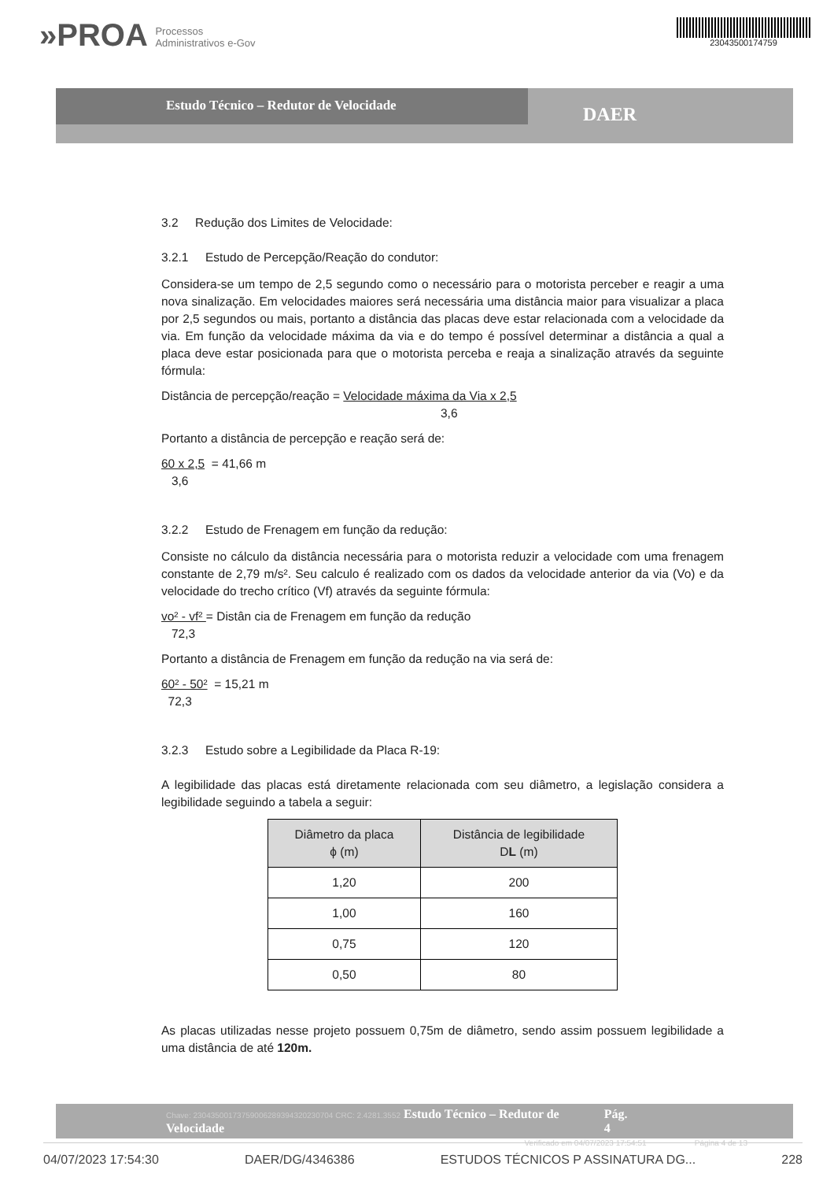»PROA Processos
Administrativos e-Gov
23043500174759
Estudo Técnico – Redutor de Velocidade
DAER
3.2 Redução dos Limites de Velocidade:
3.2.1 Estudo de Percepção/Reação do condutor:
Considera-se um tempo de 2,5 segundo como o necessário para o motorista perceber e reagir a uma nova sinalização. Em velocidades maiores será necessária uma distância maior para visualizar a placa por 2,5 segundos ou mais, portanto a distância das placas deve estar relacionada com a velocidade da via. Em função da velocidade máxima da via e do tempo é possível determinar a distância a qual a placa deve estar posicionada para que o motorista perceba e reaja a sinalização através da seguinte fórmula:
Distância de percepção/reação = Velocidade máxima da Via x 2,5
3,6
Portanto a distância de percepção e reação será de:
60 x 2,5 = 41,66 m
3,6
3.2.2 Estudo de Frenagem em função da redução:
Consiste no cálculo da distância necessária para o motorista reduzir a velocidade com uma frenagem constante de 2,79 m/s². Seu calculo é realizado com os dados da velocidade anterior da via (Vo) e da velocidade do trecho crítico (Vf) através da seguinte fórmula:
vo² - vf² = Distân cia de Frenagem em função da redução
72,3
Portanto a distância de Frenagem em função da redução na via será de:
60² - 50² = 15,21 m
72,3
3.2.3 Estudo sobre a Legibilidade da Placa R-19:
A legibilidade das placas está diretamente relacionada com seu diâmetro, a legislação considera a legibilidade seguindo a tabela a seguir:
| Diâmetro da placa ϕ (m) | Distância de legibilidade D L (m) |
| --- | --- |
| 1,20 | 200 |
| 1,00 | 160 |
| 0,75 | 120 |
| 0,50 | 80 |
As placas utilizadas nesse projeto possuem 0,75m de diâmetro, sendo assim possuem legibilidade a uma distância de até 120m.
Chave: 23043500173759006289394320230704 CRC: 2.4281.3552 Estudo Técnico – Redutor de Velocidade Pág. 4
Verificado em 04/07/2023 17:54:51 Página 4 de 13
04/07/2023 17:54:30 DAER/DG/4346386 ESTUDOS TÉCNICOS P ASSINATURA DG... 228